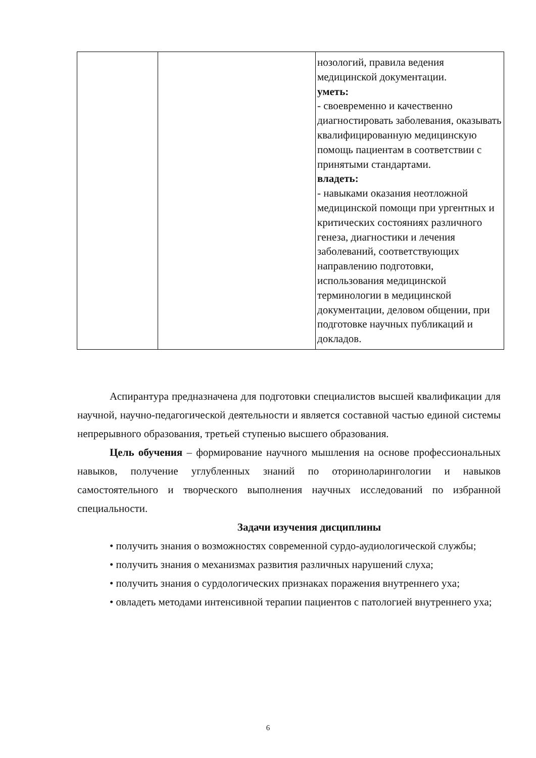| | | нозологий, правила ведения медицинской документации. уметь: - своевременно и качественно диагностировать заболевания, оказывать квалифицированную медицинскую помощь пациентам в соответствии с принятыми стандартами. владеть: - навыками оказания неотложной медицинской помощи при ургентных и критических состояниях различного генеза, диагностики и лечения заболеваний, соответствующих направлению подготовки, использования медицинской терминологии в медицинской документации, деловом общении, при подготовке научных публикаций и докладов. |
Аспирантура предназначена для подготовки специалистов высшей квалификации для научной, научно-педагогической деятельности и является составной частью единой системы непрерывного образования, третьей ступенью высшего образования.
Цель обучения – формирование научного мышления на основе профессиональных навыков, получение углубленных знаний по оториноларингологии и навыков самостоятельного и творческого выполнения научных исследований по избранной специальности.
Задачи изучения дисциплины
• получить знания о возможностях современной сурдо-аудиологической службы;
• получить знания о механизмах развития различных нарушений слуха;
• получить знания о сурдологических признаках поражения внутреннего уха;
• овладеть методами интенсивной терапии пациентов с патологией внутреннего уха;
6